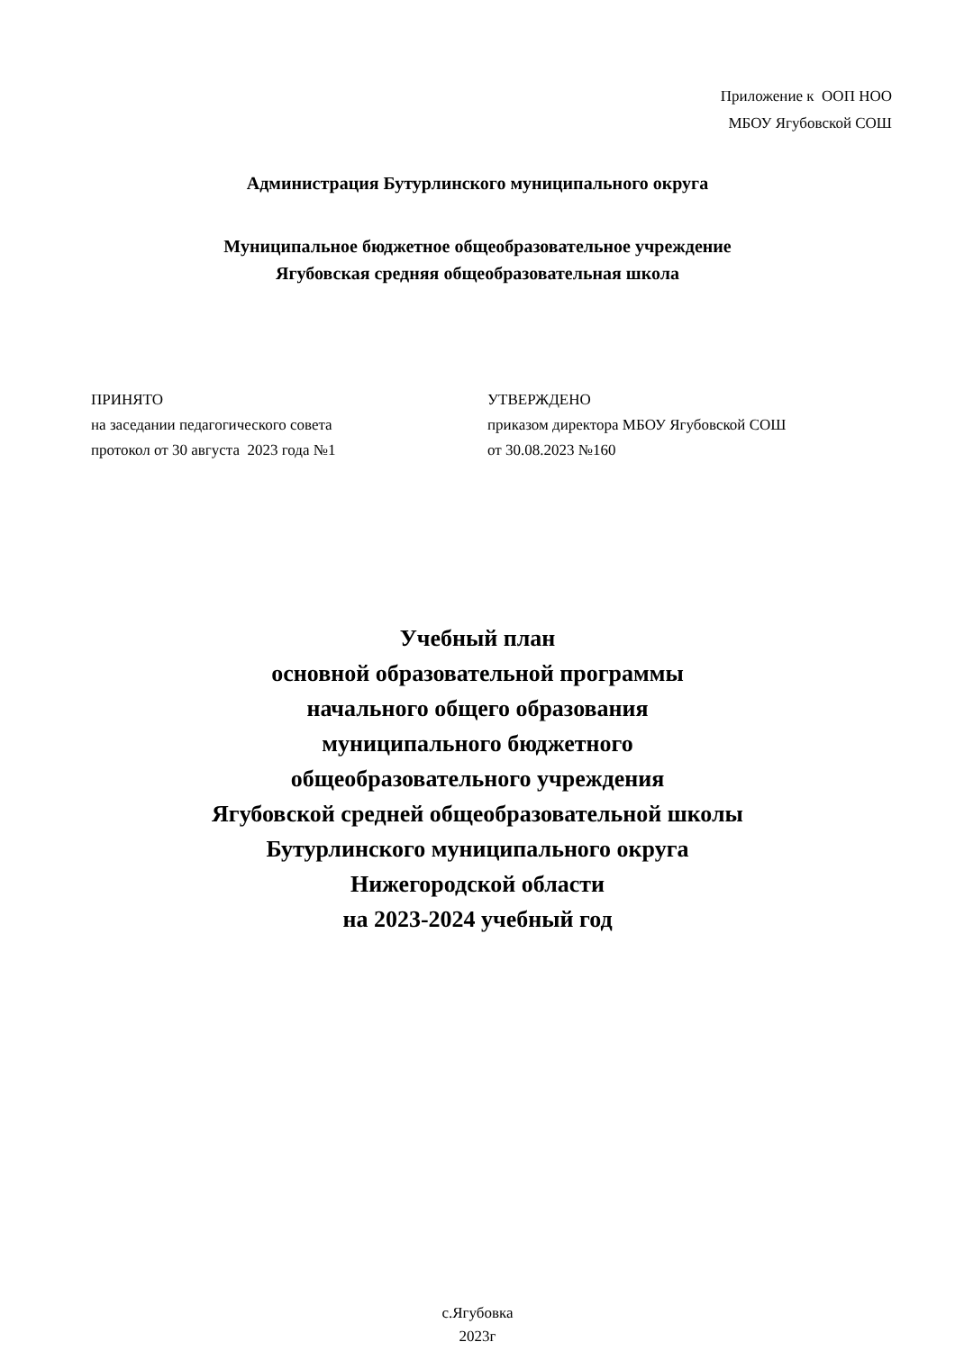Приложение к ООП НОО
МБОУ Ягубовской СОШ
Администрация Бутурлинского муниципального округа
Муниципальное бюджетное общеобразовательное учреждение
Ягубовская средняя общеобразовательная школа
ПРИНЯТО
на заседании педагогического совета
протокол от 30 августа 2023 года №1
УТВЕРЖДЕНО
приказом директора МБОУ Ягубовской СОШ
от 30.08.2023 №160
Учебный план
основной образовательной программы
начального общего образования
муниципального бюджетного
общеобразовательного учреждения
Ягубовской средней общеобразовательной школы
Бутурлинского муниципального округа
Нижегородской области
на 2023-2024 учебный год
с.Ягубовка
2023г